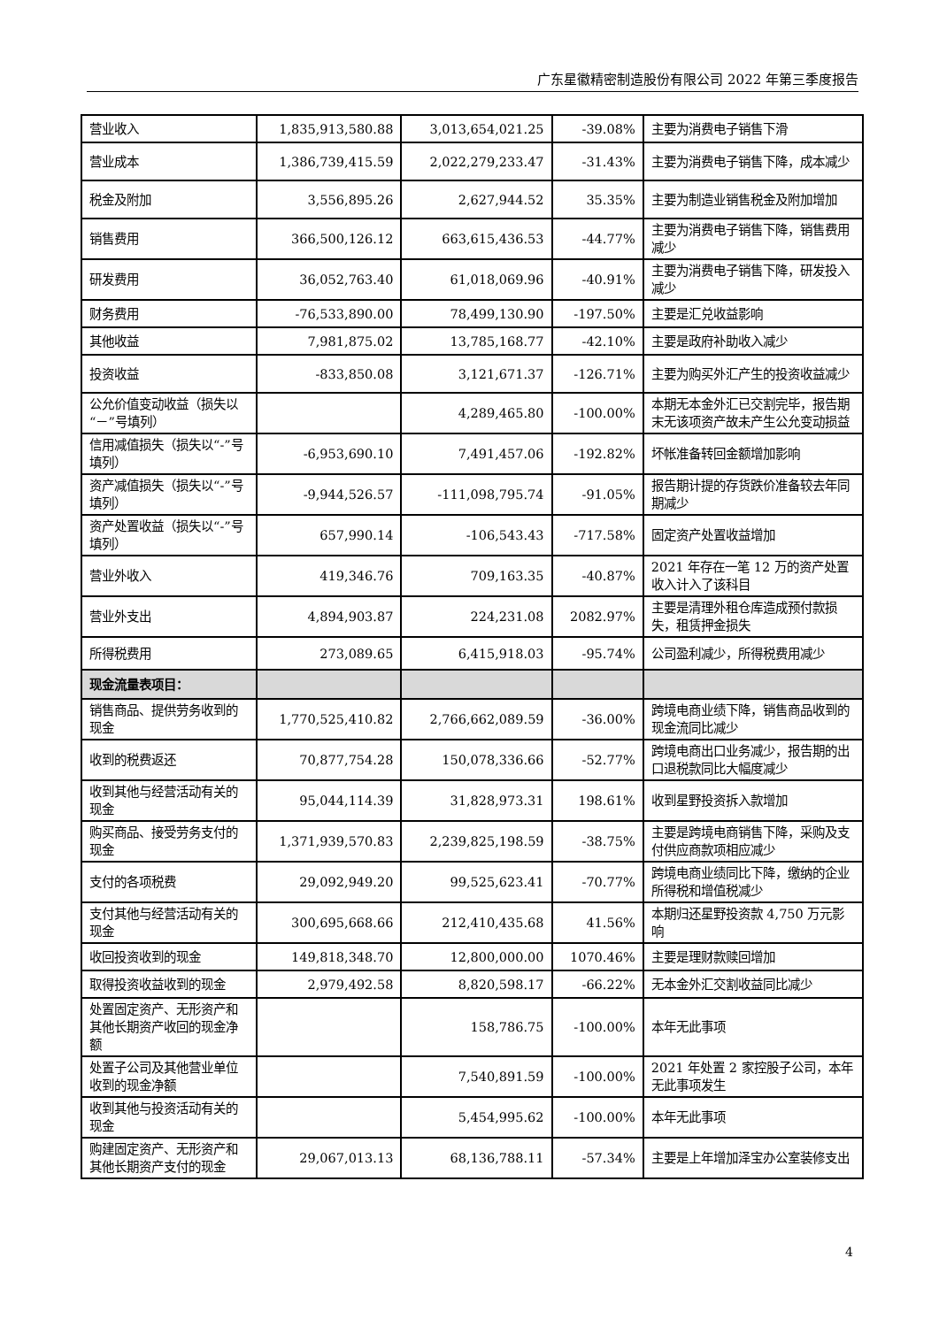广东星徽精密制造股份有限公司 2022 年第三季度报告
| 营业收入 | 1,835,913,580.88 | 3,013,654,021.25 | -39.08% | 主要为消费电子销售下滑 |
| 营业成本 | 1,386,739,415.59 | 2,022,279,233.47 | -31.43% | 主要为消费电子销售下降，成本减少 |
| 税金及附加 | 3,556,895.26 | 2,627,944.52 | 35.35% | 主要为制造业销售税金及附加增加 |
| 销售费用 | 366,500,126.12 | 663,615,436.53 | -44.77% | 主要为消费电子销售下降，销售费用减少 |
| 研发费用 | 36,052,763.40 | 61,018,069.96 | -40.91% | 主要为消费电子销售下降，研发投入减少 |
| 财务费用 | -76,533,890.00 | 78,499,130.90 | -197.50% | 主要是汇兑收益影响 |
| 其他收益 | 7,981,875.02 | 13,785,168.77 | -42.10% | 主要是政府补助收入减少 |
| 投资收益 | -833,850.08 | 3,121,671.37 | -126.71% | 主要为购买外汇产生的投资收益减少 |
| 公允价值变动收益（损失以“－”号填列） | | 4,289,465.80 | -100.00% | 本期无本金外汇已交割完毕，报告期末无该项资产故未产生公允变动损益 |
| 信用减值损失（损失以“-”号填列） | -6,953,690.10 | 7,491,457.06 | -192.82% | 坏帐准备转回金额增加影响 |
| 资产减值损失（损失以“-”号填列） | -9,944,526.57 | -111,098,795.74 | -91.05% | 报告期计提的存货跌价准备较去年同期减少 |
| 资产处置收益（损失以“-”号填列） | 657,990.14 | -106,543.43 | -717.58% | 固定资产处置收益增加 |
| 营业外收入 | 419,346.76 | 709,163.35 | -40.87% | 2021 年存在一笔 12 万的资产处置收入计入了该科目 |
| 营业外支出 | 4,894,903.87 | 224,231.08 | 2082.97% | 主要是清理外租仓库造成预付款损失，租赁押金损失 |
| 所得税费用 | 273,089.65 | 6,415,918.03 | -95.74% | 公司盈利减少，所得税费用减少 |
| 现金流量表项目： | | | | |
| 销售商品、提供劳务收到的现金 | 1,770,525,410.82 | 2,766,662,089.59 | -36.00% | 跨境电商业绩下降，销售商品收到的现金流同比减少 |
| 收到的税费返还 | 70,877,754.28 | 150,078,336.66 | -52.77% | 跨境电商出口业务减少，报告期的出口退税款同比大幅度减少 |
| 收到其他与经营活动有关的现金 | 95,044,114.39 | 31,828,973.31 | 198.61% | 收到星野投资拆入款增加 |
| 购买商品、接受劳务支付的现金 | 1,371,939,570.83 | 2,239,825,198.59 | -38.75% | 主要是跨境电商销售下降，采购及支付供应商款项相应减少 |
| 支付的各项税费 | 29,092,949.20 | 99,525,623.41 | -70.77% | 跨境电商业绩同比下降，缴纳的企业所得税和增值税减少 |
| 支付其他与经营活动有关的现金 | 300,695,668.66 | 212,410,435.68 | 41.56% | 本期归还星野投资款 4,750 万元影响 |
| 收回投资收到的现金 | 149,818,348.70 | 12,800,000.00 | 1070.46% | 主要是理财款赎回增加 |
| 取得投资收益收到的现金 | 2,979,492.58 | 8,820,598.17 | -66.22% | 无本金外汇交割收益同比减少 |
| 处置固定资产、无形资产和其他长期资产收回的现金净额 | | 158,786.75 | -100.00% | 本年无此事项 |
| 处置子公司及其他营业单位收到的现金净额 | | 7,540,891.59 | -100.00% | 2021 年处置 2 家控股子公司，本年无此事项发生 |
| 收到其他与投资活动有关的现金 | | 5,454,995.62 | -100.00% | 本年无此事项 |
| 购建固定资产、无形资产和其他长期资产支付的现金 | 29,067,013.13 | 68,136,788.11 | -57.34% | 主要是上年增加泽宝办公室装修支出 |
4